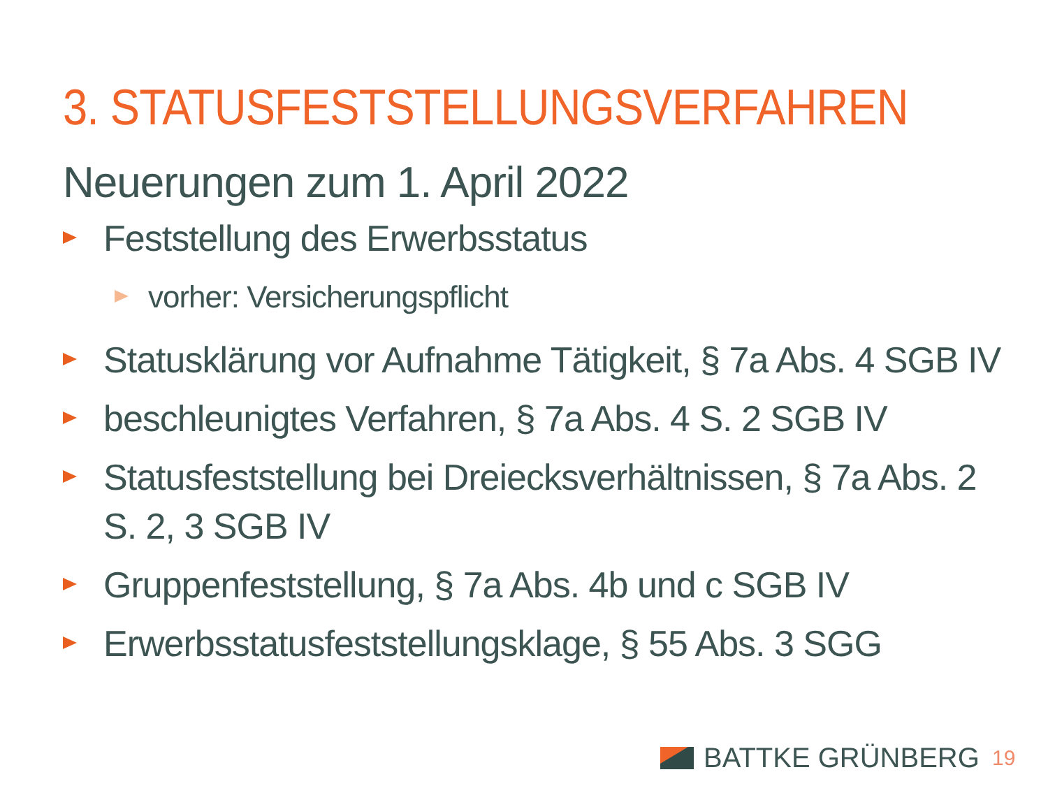3. STATUSFESTSTELLUNGSVERFAHREN
Neuerungen zum 1. April 2022
Feststellung des Erwerbsstatus
vorher: Versicherungspflicht
Statusklärung vor Aufnahme Tätigkeit, § 7a Abs. 4 SGB IV
beschleunigtes Verfahren, § 7a Abs. 4 S. 2 SGB IV
Statusfeststellung bei Dreiecksverhältnissen, § 7a Abs. 2 S. 2, 3 SGB IV
Gruppenfeststellung, § 7a Abs. 4b und c SGB IV
Erwerbsstatusfeststellungsklage, § 55 Abs. 3 SGG
BATTKE GRÜNBERG 19